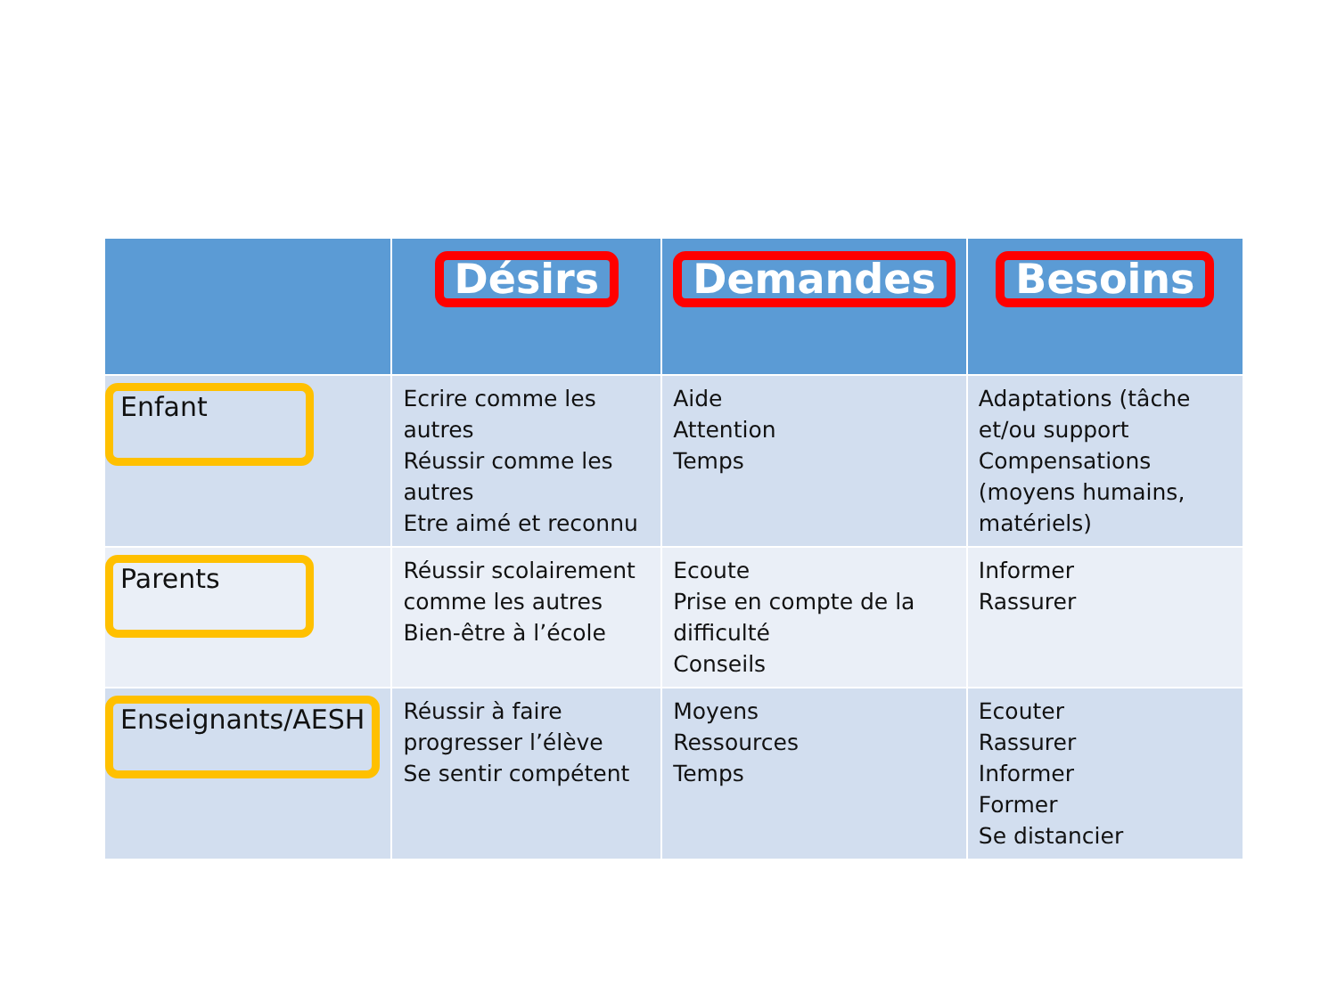| | Désirs | Demandes | Besoins |
| --- | --- | --- | --- |
| Enfant | Ecrire comme les autres Réussir comme les autres Etre aimé et reconnu | Aide Attention Temps | Adaptations (tâche et/ou support Compensations (moyens humains, matériels) |
| Parents | Réussir scolairement comme les autres Bien-être à l’école | Ecoute Prise en compte de la difficulté Conseils | Informer Rassurer |
| Enseignants/AESH | Réussir à faire progresser l’élève Se sentir compétent | Moyens Ressources Temps | Ecouter Rassurer Informer Former Se distancier |